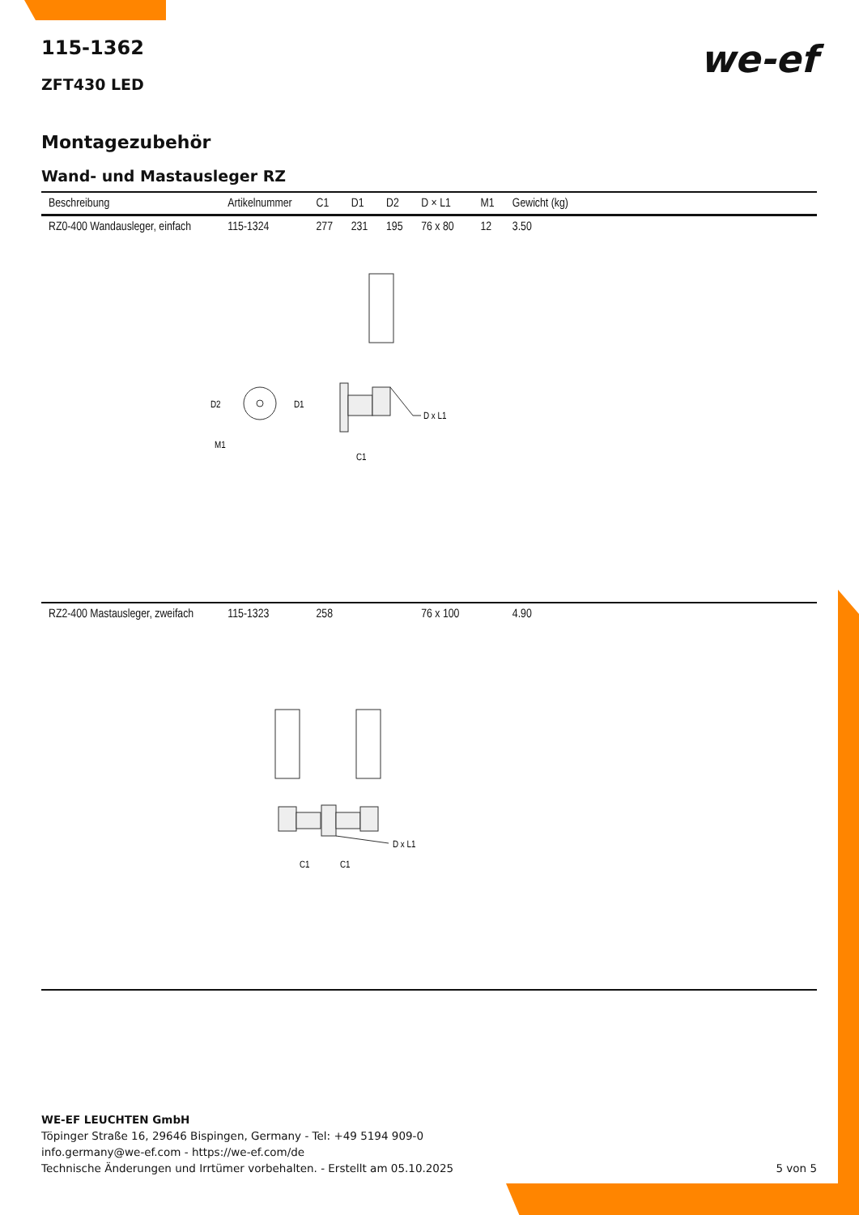we-ef
115-1362
ZFT430 LED
Montagezubehör
Wand- und Mastausleger RZ
| Beschreibung | Artikelnummer | C1 | D1 | D2 | D × L1 | M1 | Gewicht (kg) | |
| --- | --- | --- | --- | --- | --- | --- | --- | --- |
| RZ0-400 Wandausleger, einfach | 115-1324 | 277 | 231 | 195 | 76 x 80 | 12 | 3.50 | |
| D2 D1 M1 D x L1 C1 | | | | | | | | |
| RZ2-400 Mastausleger, zweifach | 115-1323 | 258 | | | 76 x 100 | | 4.90 | |
| D x L1 C1 C1 | | | | | | | | |
WE-EF LEUCHTEN GmbH
Töpinger Straße 16, 29646 Bispingen, Germany - Tel: +49 5194 909-0
info.germany@we-ef.com - https://we-ef.com/de
Technische Änderungen und Irrtümer vorbehalten. - Erstellt am 05.10.2025 5 von 5